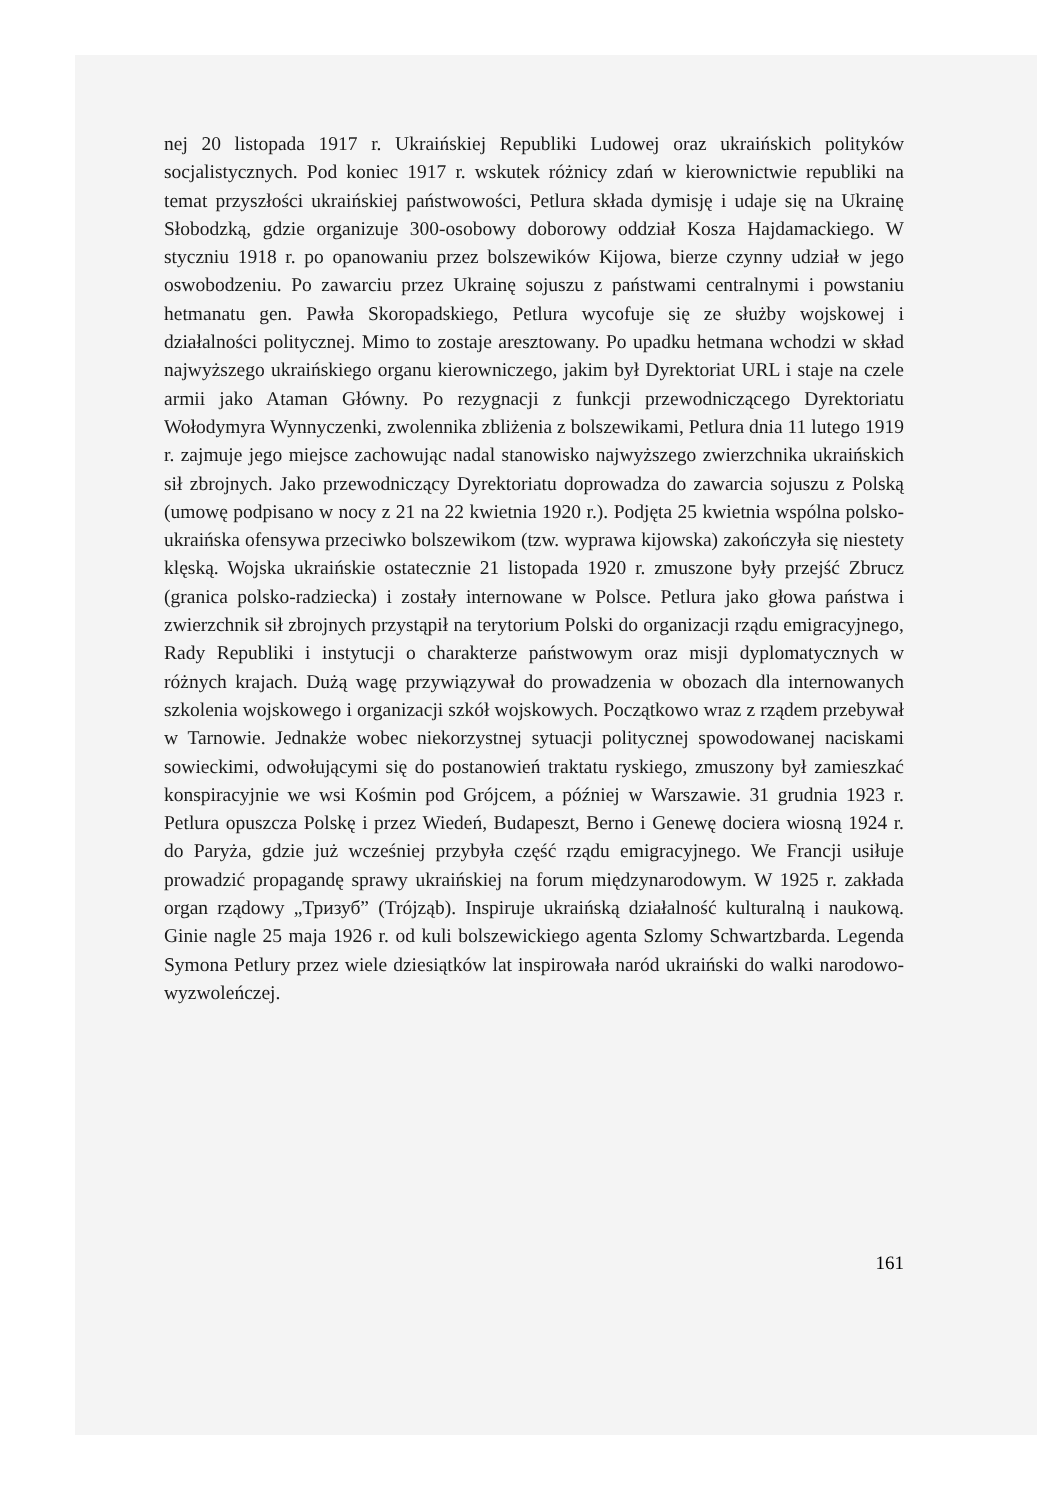nej 20 listopada 1917 r. Ukraińskiej Republiki Ludowej oraz ukraińskich polityków socjalistycznych. Pod koniec 1917 r. wskutek różnicy zdań w kierownictwie republiki na temat przyszłości ukraińskiej państwowości, Petlura składa dymisję i udaje się na Ukrainę Słobodzką, gdzie organizuje 300-osobowy doborowy oddział Kosza Hajdamackiego. W styczniu 1918 r. po opanowaniu przez bolszewików Kijowa, bierze czynny udział w jego oswobodzeniu. Po zawarciu przez Ukrainę sojuszu z państwami centralnymi i powstaniu hetmanatu gen. Pawła Skoropadskiego, Petlura wycofuje się ze służby wojskowej i działalności politycznej. Mimo to zostaje aresztowany. Po upadku hetmana wchodzi w skład najwyższego ukraińskiego organu kierowniczego, jakim był Dyrektoriat URL i staje na czele armii jako Ataman Główny. Po rezygnacji z funkcji przewodniczącego Dyrektoriatu Wołodymyra Wynnyczenki, zwolennika zbliżenia z bolszewikami, Petlura dnia 11 lutego 1919 r. zajmuje jego miejsce zachowując nadal stanowisko najwyższego zwierzchnika ukraińskich sił zbrojnych. Jako przewodniczący Dyrektoriatu doprowadza do zawarcia sojuszu z Polską (umowę podpisano w nocy z 21 na 22 kwietnia 1920 r.). Podjęta 25 kwietnia wspólna polsko-ukraińska ofensywa przeciwko bolszewikom (tzw. wyprawa kijowska) zakończyła się niestety klęską. Wojska ukraińskie ostatecznie 21 listopada 1920 r. zmuszone były przejść Zbrucz (granica polsko-radziecka) i zostały internowane w Polsce. Petlura jako głowa państwa i zwierzchnik sił zbrojnych przystąpił na terytorium Polski do organizacji rządu emigracyjnego, Rady Republiki i instytucji o charakterze państwowym oraz misji dyplomatycznych w różnych krajach. Dużą wagę przywiązywał do prowadzenia w obozach dla internowanych szkolenia wojskowego i organizacji szkół wojskowych. Początkowo wraz z rządem przebywał w Tarnowie. Jednakże wobec niekorzystnej sytuacji politycznej spowodowanej naciskami sowieckimi, odwołującymi się do postanowień traktatu ryskiego, zmuszony był zamieszkać konspiracyjnie we wsi Kośmin pod Grójcem, a później w Warszawie. 31 grudnia 1923 r. Petlura opuszcza Polskę i przez Wiedeń, Budapeszt, Berno i Genewę dociera wiosną 1924 r. do Paryża, gdzie już wcześniej przybyła część rządu emigracyjnego. We Francji usiłuje prowadzić propagandę sprawy ukraińskiej na forum międzynarodowym. W 1925 r. zakłada organ rządowy „Тризуб” (Trójząb). Inspiruje ukraińską działalność kulturalną i naukową. Ginie nagle 25 maja 1926 r. od kuli bolszewickiego agenta Szlomy Schwartzbarda. Legenda Symona Petlury przez wiele dziesiątków lat inspirowała naród ukraiński do walki narodowo-wyzwoleńczej.
161